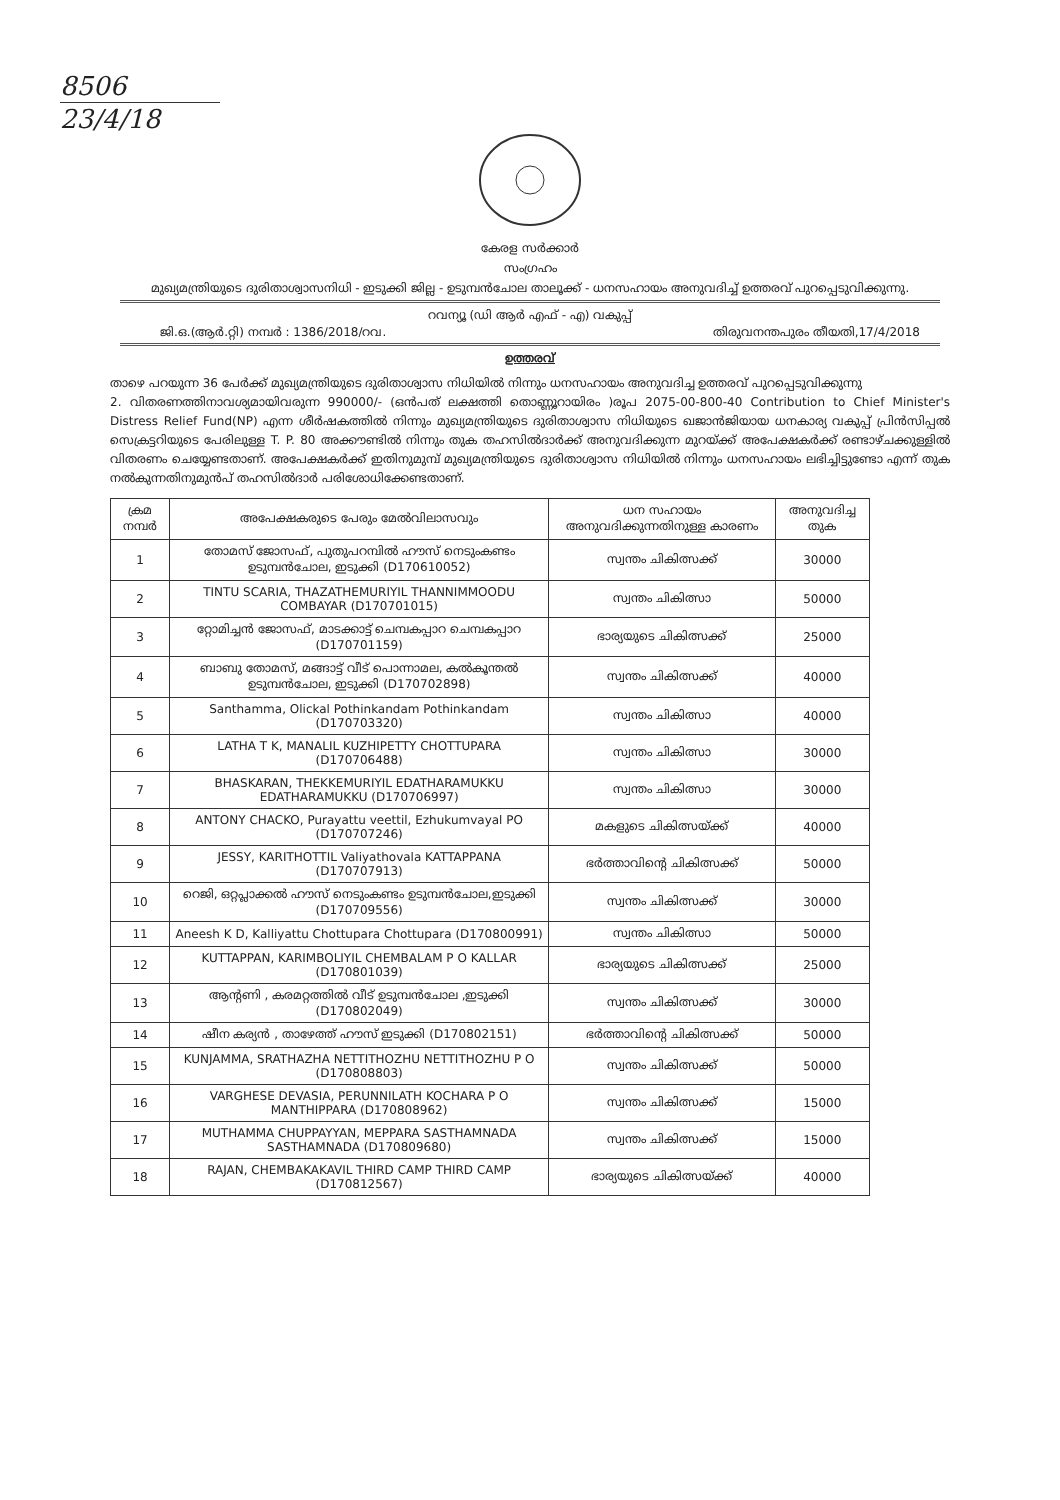8506
23/4/18
കേരള സർക്കാർ
സംഗ്രഹം
മുഖ്യമന്ത്രിയുടെ ദുരിതാശ്വാസനിധി - ഇടുക്കി ജില്ല - ഉടുമ്പൻചോല താലൂക്ക് - ധനസഹായം അനുവദിച്ച് ഉത്തരവ് പുറപ്പെടുവിക്കുന്നു.
റവന്യൂ (ഡി ആർ എഫ് - എ) വകുപ്പ്
ജി.ഒ.(ആർ.റ്റി) നമ്പർ : 1386/2018/റവ. തിരുവനന്തപുരം തീയതി,17/4/2018
ഉത്തരവ്
താഴെ പറയുന്ന 36 പേർക്ക് മുഖ്യമന്ത്രിയുടെ ദുരിതാശ്വാസ നിധിയിൽ നിന്നും ധനസഹായം അനുവദിച്ച ഉത്തരവ് പുറപ്പെടുവിക്കുന്നു
2. വിതരണത്തിനാവശ്യമായിവരുന്ന 990000/- (ഒൻപത് ലക്ഷത്തി തൊണ്ണൂറായിരം )രൂപ 2075-00-800-40 Contribution to Chief Minister's Distress Relief Fund(NP) എന്ന ശീർഷകത്തിൽ നിന്നും മുഖ്യമന്ത്രിയുടെ ദുരിതാശ്വാസ നിധിയുടെ ഖജാൻജിയായ ധനകാര്യ വകുപ്പ് പ്രിൻസിപ്പൽ സെക്രട്ടറിയുടെ പേരിലുള്ള T. P. 80 അക്കൗണ്ടിൽ നിന്നും തുക തഹസിൽദാർക്ക് അനുവദിക്കുന്ന മുറയ്ക്ക് അപേക്ഷകർക്ക് രണ്ടാഴ്ചക്കുള്ളിൽ വിതരണം ചെയ്യേണ്ടതാണ്. അപേക്ഷകർക്ക് ഇതിനുമുമ്പ് മുഖ്യമന്ത്രിയുടെ ദുരിതാശ്വാസ നിധിയിൽ നിന്നും ധനസഹായം ലഭിച്ചിട്ടുണ്ടോ എന്ന് തുക നൽകുന്നതിനുമുൻപ് തഹസിൽദാർ പരിശോധിക്കേണ്ടതാണ്.
| ക്രമ നമ്പർ | അപേക്ഷകരുടെ പേരും മേൽവിലാസവും | ധന സഹായം അനുവദിക്കുന്നതിനുള്ള കാരണം | അനുവദിച്ച തുക |
| --- | --- | --- | --- |
| 1 | തോമസ് ജോസഫ്, പുതുപറമ്പിൽ ഹൗസ് നെടുംകണ്ടം ഉടുമ്പൻചോല, ഇടുക്കി (D170610052) | സ്വന്തം ചികിത്സക്ക് | 30000 |
| 2 | TINTU SCARIA, THAZATHEMURIYIL THANNIMMOODU COMBAYAR (D170701015) | സ്വന്തം ചികിത്സാ | 50000 |
| 3 | റ്റോമിച്ചൻ ജോസഫ്, മാടക്കാട്ട് ചെമ്പകപ്പാറ ചെമ്പകപ്പാറ (D170701159) | ഭാര്യയുടെ ചികിത്സക്ക് | 25000 |
| 4 | ബാബു തോമസ്, മങ്ങാട്ട് വീട് പൊന്നാമല, കൽകൂന്തൽ ഉടുമ്പൻചോല, ഇടുക്കി (D170702898) | സ്വന്തം ചികിത്സക്ക് | 40000 |
| 5 | Santhamma, Olickal Pothinkandam Pothinkandam (D170703320) | സ്വന്തം ചികിത്സാ | 40000 |
| 6 | LATHA T K, MANALIL KUZHIPETTY CHOTTUPARA (D170706488) | സ്വന്തം ചികിത്സാ | 30000 |
| 7 | BHASKARAN, THEKKEMURIYIL EDATHARAMUKKU EDATHARAMUKKU (D170706997) | സ്വന്തം ചികിത്സാ | 30000 |
| 8 | ANTONY CHACKO, Purayattu veettil, Ezhukumvayal PO (D170707246) | മകളുടെ ചികിത്സയ്ക്ക് | 40000 |
| 9 | JESSY, KARITHOTTIL Valiyathovala KATTAPPANA (D170707913) | ഭർത്താവിന്റെ ചികിത്സക്ക് | 50000 |
| 10 | റെജി, ഒറ്റപ്ലാക്കൽ ഹൗസ് നെടുംകണ്ടം ഉടുമ്പൻചോല,ഇടുക്കി (D170709556) | സ്വന്തം ചികിത്സക്ക് | 30000 |
| 11 | Aneesh K D, Kalliyattu Chottupara Chottupara (D170800991) | സ്വന്തം ചികിത്സാ | 50000 |
| 12 | KUTTAPPAN, KARIMBOLIYIL CHEMBALAM P O KALLAR (D170801039) | ഭാര്യയുടെ ചികിത്സക്ക് | 25000 |
| 13 | ആന്റണി , കരമറ്റത്തിൽ വീട് ഉടുമ്പൻചോല ,ഇടുക്കി (D170802049) | സ്വന്തം ചികിത്സക്ക് | 30000 |
| 14 | ഷീന കര്യൻ , താഴേത്ത് ഹൗസ് ഇടുക്കി (D170802151) | ഭർത്താവിന്റെ ചികിത്സക്ക് | 50000 |
| 15 | KUNJAMMA, SRATHAZHA NETTITHOZHU NETTITHOZHU P O (D170808803) | സ്വന്തം ചികിത്സക്ക് | 50000 |
| 16 | VARGHESE DEVASIA, PERUNNILATH KOCHARA P O MANTHIPPARA (D170808962) | സ്വന്തം ചികിത്സക്ക് | 15000 |
| 17 | MUTHAMMA CHUPPAYYAN, MEPPARA SASTHAMNADA SASTHAMNADA (D170809680) | സ്വന്തം ചികിത്സക്ക് | 15000 |
| 18 | RAJAN, CHEMBAKAKAVIL THIRD CAMP THIRD CAMP (D170812567) | ഭാര്യയുടെ ചികിത്സയ്ക്ക് | 40000 |